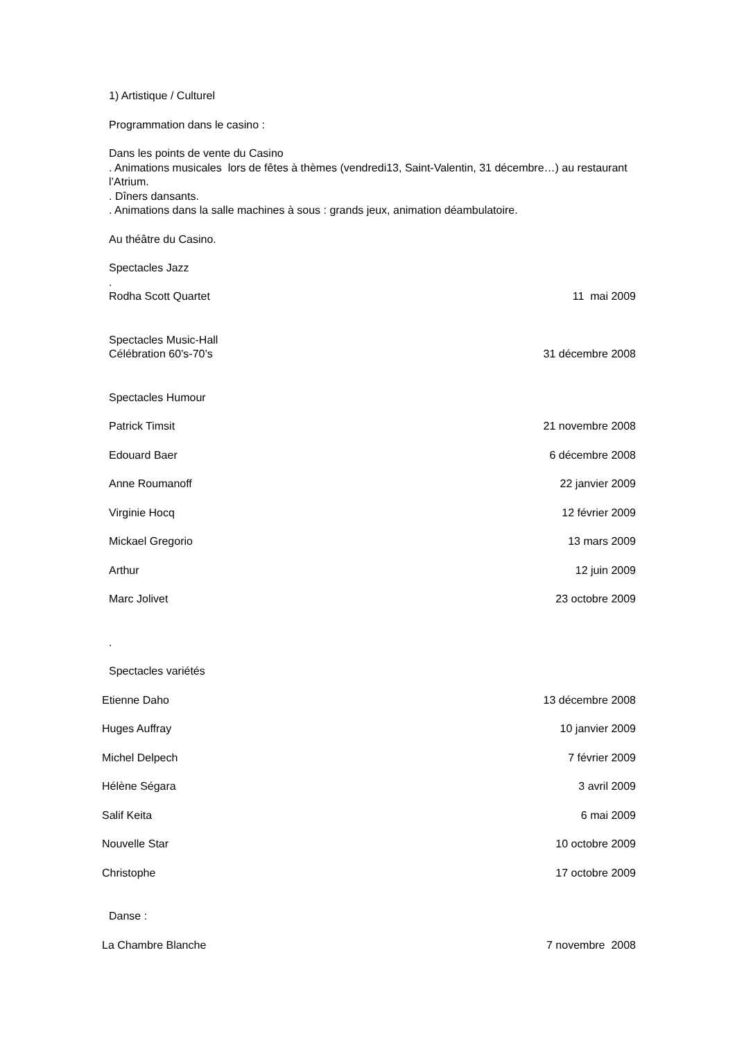1) Artistique / Culturel
Programmation dans le casino :
Dans les points de vente du Casino
. Animations musicales lors de fêtes à thèmes (vendredi13, Saint-Valentin, 31 décembre…) au restaurant l’Atrium.
. Dîners dansants.
. Animations dans la salle machines à sous : grands jeux, animation déambulatoire.
Au théâtre du Casino.
Spectacles Jazz
.
Rodha Scott Quartet 11 mai 2009
Spectacles Music-Hall
Célébration 60’s-70’s 31 décembre 2008
Spectacles Humour
Patrick Timsit 21 novembre 2008
Edouard Baer 6 décembre 2008
Anne Roumanoff 22 janvier 2009
Virginie Hocq 12 février 2009
Mickael Gregorio 13 mars 2009
Arthur 12 juin 2009
Marc Jolivet 23 octobre 2009
.
Spectacles variétés
Etienne Daho 13 décembre 2008
Huges Auffray 10 janvier 2009
Michel Delpech 7 février 2009
Hélène Ségara 3 avril 2009
Salif Keita 6 mai 2009
Nouvelle Star 10 octobre 2009
Christophe 17 octobre 2009
Danse :
La Chambre Blanche 7 novembre 2008